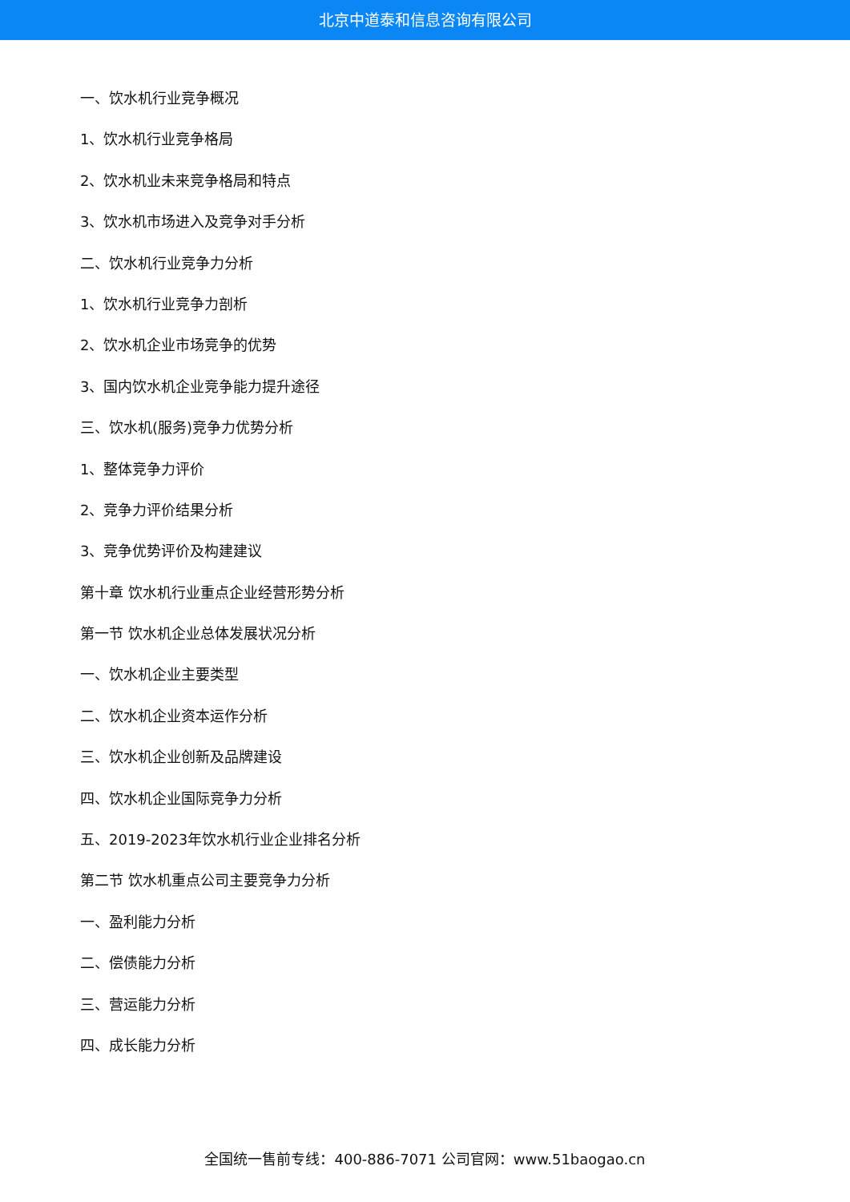北京中道泰和信息咨询有限公司
一、饮水机行业竞争概况
1、饮水机行业竞争格局
2、饮水机业未来竞争格局和特点
3、饮水机市场进入及竞争对手分析
二、饮水机行业竞争力分析
1、饮水机行业竞争力剖析
2、饮水机企业市场竞争的优势
3、国内饮水机企业竞争能力提升途径
三、饮水机(服务)竞争力优势分析
1、整体竞争力评价
2、竞争力评价结果分析
3、竞争优势评价及构建建议
第十章 饮水机行业重点企业经营形势分析
第一节 饮水机企业总体发展状况分析
一、饮水机企业主要类型
二、饮水机企业资本运作分析
三、饮水机企业创新及品牌建设
四、饮水机企业国际竞争力分析
五、2019-2023年饮水机行业企业排名分析
第二节 饮水机重点公司主要竞争力分析
一、盈利能力分析
二、偿债能力分析
三、营运能力分析
四、成长能力分析
全国统一售前专线：400-886-7071 公司官网：www.51baogao.cn